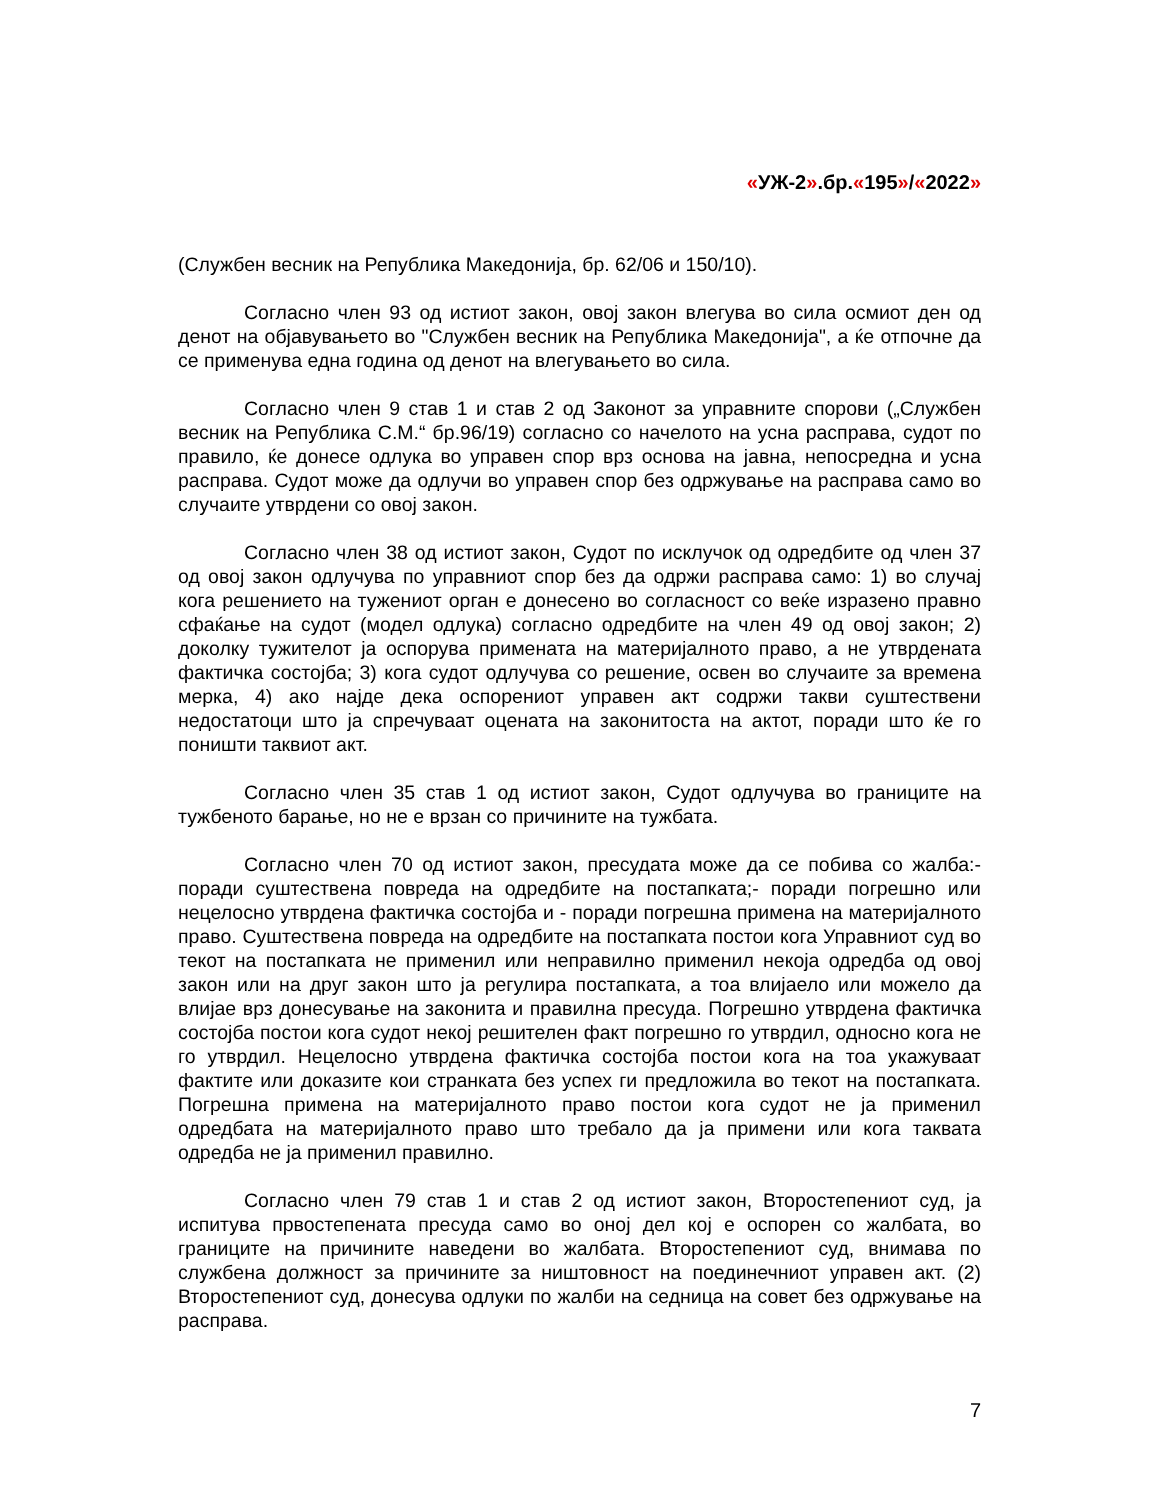«УЖ-2».бр.«195»/«2022»
(Службен весник на Република Македонија, бр. 62/06 и 150/10).
Согласно член 93 од истиот закон, овој закон влегува во сила осмиот ден од денот на објавувањето во "Службен весник на Република Македонија", а ќе отпочне да се применува една година од денот на влегувањето во сила.
Согласно член 9 став 1 и став 2 од Законот за управните спорови („Службен весник на Република С.М.“ бр.96/19) согласно со начелото на усна расправа, судот по правило, ќе донесе одлука во управен спор врз основа на јавна, непосредна и усна расправа. Судот може да одлучи во управен спор без одржување на расправа само во случаите утврдени со овој закон.
Согласно член 38 од истиот закон, Судот по исклучок од одредбите од член 37 од овој закон одлучува по управниот спор без да одржи расправа само: 1) во случај кога решението на тужениот орган е донесено во согласност со веќе изразено правно сфаќање на судот (модел одлука) согласно одредбите на член 49 од овој закон; 2) доколку тужителот ја оспорува примената на материјалното право, а не утврдената фактичка состојба; 3) кога судот одлучува со решение, освен во случаите за времена мерка, 4) ако најде дека оспорениот управен акт содржи такви суштествени недостатоци што ја спречуваат оцената на законитоста на актот, поради што ќе го поништи таквиот акт.
Согласно член 35 став 1 од истиот закон, Судот одлучува во границите на тужбеното барање, но не е врзан со причините на тужбата.
Согласно член 70 од истиот закон, пресудата може да се побива со жалба:- поради суштествена повреда на одредбите на постапката;- поради погрешно или нецелосно утврдена фактичка состојба и - поради погрешна примена на материјалното право. Суштествена повреда на одредбите на постапката постои кога Управниот суд во текот на постапката не применил или неправилно применил некоја одредба од овој закон или на друг закон што ја регулира постапката, а тоа влијаело или можело да влијае врз донесување на законита и правилна пресуда. Погрешно утврдена фактичка состојба постои кога судот некој решителен факт погрешно го утврдил, односно кога не го утврдил. Нецелосно утврдена фактичка состојба постои кога на тоа укажуваат фактите или доказите кои странката без успех ги предложила во текот на постапката. Погрешна примена на материјалното право постои кога судот не ја применил одредбата на материјалното право што требало да ја примени или кога таквата одредба не ја применил правилно.
Согласно член 79 став 1 и став 2 од истиот закон, Второстепениот суд, ја испитува првостепената пресуда само во оној дел кој е оспорен со жалбата, во границите на причините наведени во жалбата. Второстепениот суд, внимава по службена должност за причините за ништовност на поединечниот управен акт. (2) Второстепениот суд, донесува одлуки по жалби на седница на совет без одржување на расправа.
7